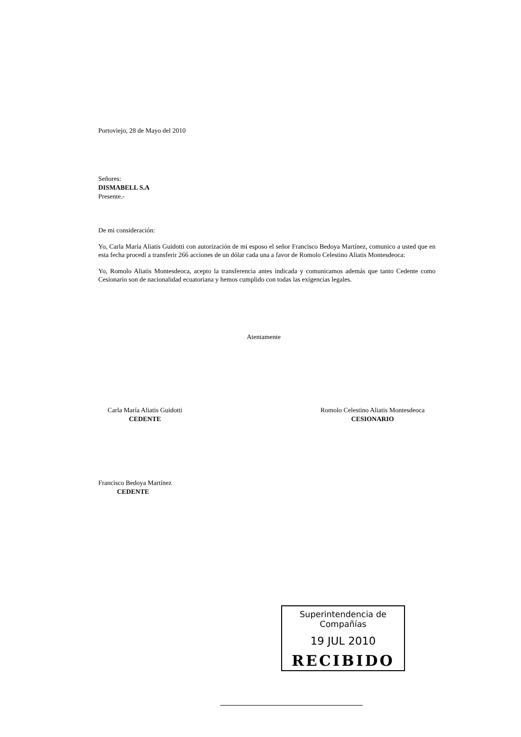Portoviejo, 28 de Mayo del 2010
Señores:
DISMABELL S.A
Presente.-
De mi consideración:
Yo, Carla María Aliatis Guidotti con autorización de mi esposo el señor Francisco Bedoya Martínez, comunico a usted que en esta fecha procedí a transferir 266 acciones de un dólar cada una a favor de Romolo Celestino Aliatis Montesdeoca:
Yo, Romolo Aliatis Montesdeoca, acepto la transferencia antes indicada y comunicamos además que tanto Cedente como Cesionario son de nacionalidad ecuatoriana y hemos cumplido con todas las exigencias legales.
Atentamente
Carla María Aliatis Guidotti
CEDENTE
Romolo Celestino Aliatis Montesdeoca
CESIONARIO
Francisco Bedoya Martínez
CEDENTE
Superintendencia de Compañías
19 JUL 2010
RECIBIDO